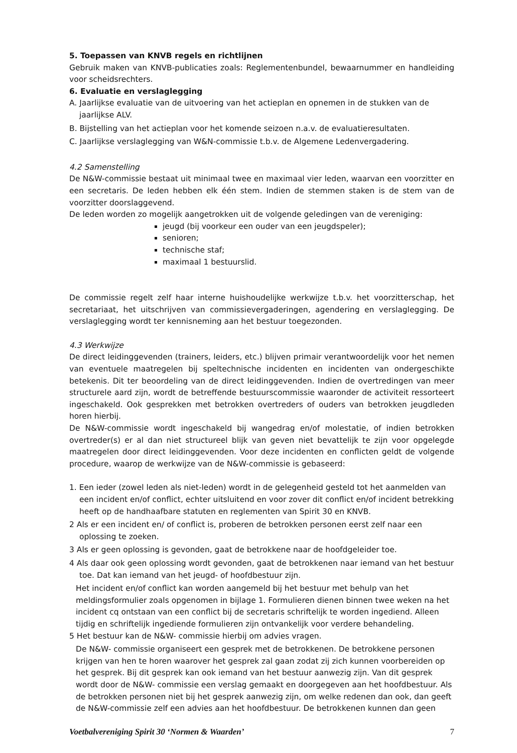5. Toepassen van KNVB regels en richtlijnen
Gebruik maken van KNVB-publicaties zoals: Reglementenbundel, bewaarnummer en handleiding voor scheidsrechters.
6. Evaluatie en verslaglegging
A. Jaarlijkse evaluatie van de uitvoering van het actieplan en opnemen in de stukken van de jaarlijkse ALV.
B. Bijstelling van het actieplan voor het komende seizoen n.a.v. de evaluatieresultaten.
C. Jaarlijkse verslaglegging van W&N-commissie t.b.v. de Algemene Ledenvergadering.
4.2 Samenstelling
De N&W-commissie bestaat uit minimaal twee en maximaal vier leden, waarvan een voorzitter en een secretaris. De leden hebben elk één stem. Indien de stemmen staken is de stem van de voorzitter doorslaggevend.
De leden worden zo mogelijk aangetrokken uit de volgende geledingen van de vereniging:
jeugd (bij voorkeur een ouder van een jeugdspeler);
senioren;
technische staf;
maximaal 1 bestuurslid.
De commissie regelt zelf haar interne huishoudelijke werkwijze t.b.v. het voorzitterschap, het secretariaat, het uitschrijven van commissievergaderingen, agendering en verslaglegging. De verslaglegging wordt ter kennisneming aan het bestuur toegezonden.
4.3 Werkwijze
De direct leidinggevenden (trainers, leiders, etc.) blijven primair verantwoordelijk voor het nemen van eventuele maatregelen bij speltechnische incidenten en incidenten van ondergeschikte betekenis. Dit ter beoordeling van de direct leidinggevenden. Indien de overtredingen van meer structurele aard zijn, wordt de betreffende bestuurscommissie waaronder de activiteit ressorteert ingeschakeld. Ook gesprekken met betrokken overtreders of ouders van betrokken jeugdleden horen hierbij.
De N&W-commissie wordt ingeschakeld bij wangedrag en/of molestatie, of indien betrokken overtreder(s) er al dan niet structureel blijk van geven niet bevattelijk te zijn voor opgelegde maatregelen door direct leidinggevenden. Voor deze incidenten en conflicten geldt de volgende procedure, waarop de werkwijze van de N&W-commissie is gebaseerd:
1. Een ieder (zowel leden als niet-leden) wordt in de gelegenheid gesteld tot het aanmelden van een incident en/of conflict, echter uitsluitend en voor zover dit conflict en/of incident betrekking heeft op de handhaafbare statuten en reglementen van Spirit 30 en KNVB.
2 Als er een incident en/ of conflict is, proberen de betrokken personen eerst zelf naar een oplossing te zoeken.
3 Als er geen oplossing is gevonden, gaat de betrokkene naar de hoofdgeleider toe.
4 Als daar ook geen oplossing wordt gevonden, gaat de betrokkenen naar iemand van het bestuur toe. Dat kan iemand van het jeugd- of hoofdbestuur zijn.
Het incident en/of conflict kan worden aangemeld bij het bestuur met behulp van het meldingsformulier zoals opgenomen in bijlage 1. Formulieren dienen binnen twee weken na het incident cq ontstaan van een conflict bij de secretaris schriftelijk te worden ingediend. Alleen tijdig en schriftelijk ingediende formulieren zijn ontvankelijk voor verdere behandeling.
5 Het bestuur kan de N&W- commissie hierbij om advies vragen.
De N&W- commissie organiseert een gesprek met de betrokkenen. De betrokkene personen krijgen van hen te horen waarover het gesprek zal gaan zodat zij zich kunnen voorbereiden op het gesprek. Bij dit gesprek kan ook iemand van het bestuur aanwezig zijn. Van dit gesprek wordt door de N&W- commissie een verslag gemaakt en doorgegeven aan het hoofdbestuur. Als de betrokken personen niet bij het gesprek aanwezig zijn, om welke redenen dan ook, dan geeft de N&W-commissie zelf een advies aan het hoofdbestuur. De betrokkenen kunnen dan geen
Voetbalvereniging Spirit 30 ‘Normen & Waarden’ 7